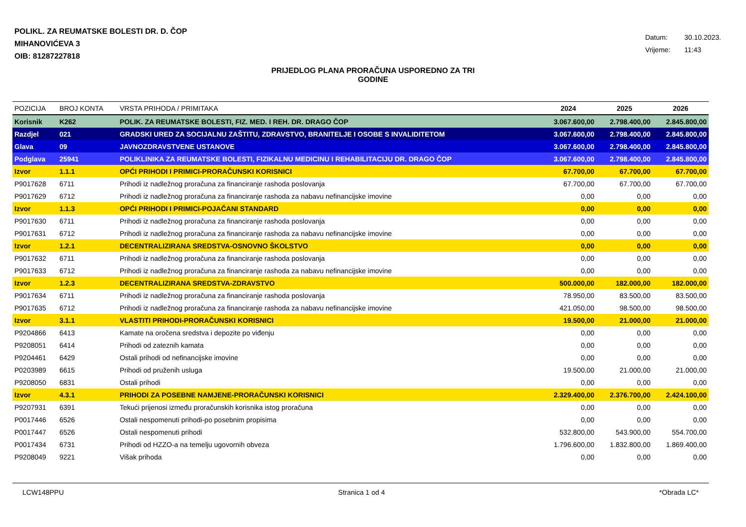POLIKL. ZA REUMATSKE BOLESTI DR. D. ČOP
MIHANOVIĆEVA 3
OIB: 81287227818
Datum: 30.10.2023.
Vrijeme: 11:43
PRIJEDLOG PLANA PRORAČUNA USPOREDNO ZA TRI
GODINE
| POZICIJA | BROJ KONTA | VRSTA PRIHODA / PRIMITAKA | 2024 | 2025 | 2026 |
| --- | --- | --- | --- | --- | --- |
| Korisnik | K262 | POLIK. ZA REUMATSKE BOLESTI, FIZ. MED. I REH. DR. DRAGO ČOP | 3.067.600,00 | 2.798.400,00 | 2.845.800,00 |
| Razdjel | 021 | GRADSKI URED ZA SOCIJALNU ZAŠTITU, ZDRAVSTVO, BRANITELJE I OSOBE S INVALIDITETOM | 3.067.600,00 | 2.798.400,00 | 2.845.800,00 |
| Glava | 09 | JAVNOZDRAVSTVENE USTANOVE | 3.067.600,00 | 2.798.400,00 | 2.845.800,00 |
| Podglava | 25941 | POLIKLINIKA ZA REUMATSKE BOLESTI, FIZIKALNU MEDICINU I REHABILITACIJU DR. DRAGO ČOP | 3.067.600,00 | 2.798.400,00 | 2.845.800,00 |
| Izvor | 1.1.1 | OPĆI PRIHODI I PRIMICI-PRORAČUNSKI KORISNICI | 67.700,00 | 67.700,00 | 67.700,00 |
| P9017628 | 6711 | Prihodi iz nadležnog proračuna za financiranje rashoda poslovanja | 67.700,00 | 67.700,00 | 67.700,00 |
| P9017629 | 6712 | Prihodi iz nadležnog proračuna za financiranje rashoda za nabavu nefinancijske imovine | 0,00 | 0,00 | 0,00 |
| Izvor | 1.1.3 | OPĆI PRIHODI I PRIMICI-POJAČANI STANDARD | 0,00 | 0,00 | 0,00 |
| P9017630 | 6711 | Prihodi iz nadležnog proračuna za financiranje rashoda poslovanja | 0,00 | 0,00 | 0,00 |
| P9017631 | 6712 | Prihodi iz nadležnog proračuna za financiranje rashoda za nabavu nefinancijske imovine | 0,00 | 0,00 | 0,00 |
| Izvor | 1.2.1 | DECENTRALIZIRANA SREDSTVA-OSNOVNO ŠKOLSTVO | 0,00 | 0,00 | 0,00 |
| P9017632 | 6711 | Prihodi iz nadležnog proračuna za financiranje rashoda poslovanja | 0,00 | 0,00 | 0,00 |
| P9017633 | 6712 | Prihodi iz nadležnog proračuna za financiranje rashoda za nabavu nefinancijske imovine | 0,00 | 0,00 | 0,00 |
| Izvor | 1.2.3 | DECENTRALIZIRANA SREDSTVA-ZDRAVSTVO | 500.000,00 | 182.000,00 | 182.000,00 |
| P9017634 | 6711 | Prihodi iz nadležnog proračuna za financiranje rashoda poslovanja | 78.950,00 | 83.500,00 | 83.500,00 |
| P9017635 | 6712 | Prihodi iz nadležnog proračuna za financiranje rashoda za nabavu nefinancijske imovine | 421.050,00 | 98.500,00 | 98.500,00 |
| Izvor | 3.1.1 | VLASTITI PRIHODI-PRORAČUNSKI KORISNICI | 19.500,00 | 21.000,00 | 21.000,00 |
| P9204866 | 6413 | Kamate na oročena sredstva i depozite po viđenju | 0,00 | 0,00 | 0,00 |
| P9208051 | 6414 | Prihodi od zateznih kamata | 0,00 | 0,00 | 0,00 |
| P9204461 | 6429 | Ostali prihodi od nefinancijske imovine | 0,00 | 0,00 | 0,00 |
| P0203989 | 6615 | Prihodi od pruženih usluga | 19.500,00 | 21.000,00 | 21.000,00 |
| P9208050 | 6831 | Ostali prihodi | 0,00 | 0,00 | 0,00 |
| Izvor | 4.3.1 | PRIHODI ZA POSEBNE NAMJENE-PRORAČUNSKI KORISNICI | 2.329.400,00 | 2.376.700,00 | 2.424.100,00 |
| P9207931 | 6391 | Tekući prijenosi između proračunskih korisnika istog proračuna | 0,00 | 0,00 | 0,00 |
| P0017446 | 6526 | Ostali nespomenuti prihodi-po posebnim propisima | 0,00 | 0,00 | 0,00 |
| P0017447 | 6526 | Ostali nespomenuti prihodi | 532.800,00 | 543.900,00 | 554.700,00 |
| P0017434 | 6731 | Prihodi od HZZO-a na temelju ugovornih obveza | 1.796.600,00 | 1.832.800,00 | 1.869.400,00 |
| P9208049 | 9221 | Višak prihoda | 0,00 | 0,00 | 0,00 |
LCW148PPU Stranica 1 od 4 *Obrada LC*